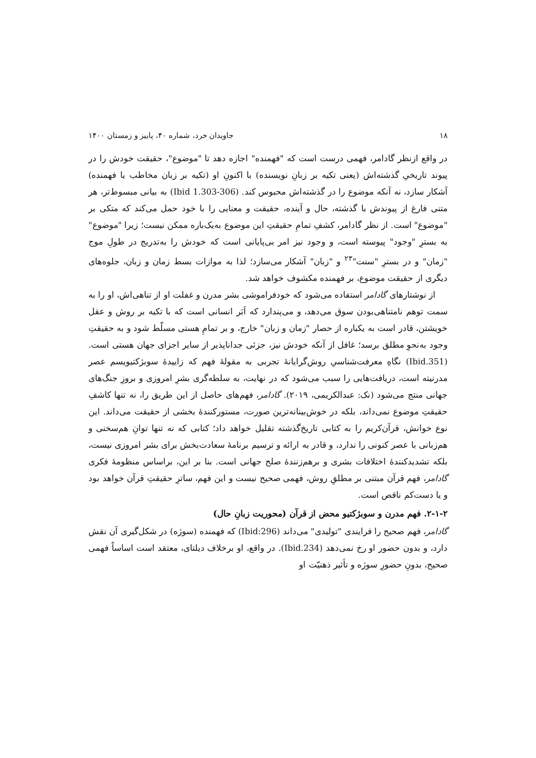۱۸ جاویدان خرد، شماره ۴۰، پاییز و زمستان ۱۴۰۰
در واقع ازنظر گادامر، فهمی درست است که "فهمنده" اجازه دهد تا "موضوع"، حقیقت خودش را در پیوند تاریخیِ گذشته‌اش (یعنی تکیه بر زبانِ نویسنده) با اکنونِ او (تکیه بر زبان مخاطب یا فهمنده) آشکار سازد، نه آنکه موضوع را در گذشته‌اش محبوس کند. (Ibid 1.303-306) به بیانی مبسوط‌تر، هر متنی فارغ از پیوندش با گذشته، حال و آینده، حقیقت و معنایی را با خود حمل می‌کند که متکی بر "موضوع" است. از نظر گادامر، کشفِ تمامِ حقیقتِ این موضوع به‌یک‌باره ممکن نیست؛ زیرا "موضوع" به بسترِ "وجود" پیوسته است، و وجود نیز امر بی‌پایانی است که خودش را به‌تدریج در طولِ موج "زمان" و در بسترِ "سنت"<sup>۲۳</sup> و "زبان" آشکار می‌سازد؛ لذا به موازات بسط زمان و زبان، جلوه‌های دیگری از حقیقت موضوع، بر فهمنده مکشوف خواهد شد.
از نوشتارهای گادامر استفاده می‌شود که خودفراموشی بشر مدرن و غفلت او از تناهی‌اش، او را به سمت توهم نامتناهی‌بودن سوق می‌دهد، و می‌پندارد که اَبَر انسانی است که با تکیه بر روش و عقل خویشتن، قادر است به یکباره از حصار "زمان و زبان" خارج، و بر تمامِ هستی مسلّط شود و به حقیقتِ وجود به‌نحوِ مطلق برسد؛ غافل از آنکه خودش نیز، جزئی جداناپذیر از سایر اجزای جهان هستی است. (Ibid.351) نگاهِ معرفت‌شناسیِ روش‌گرایانهٔ تجربی به مقولهٔ فهم که زاییدهٔ سوبژکتیویسم عصر مدرنیته است، دریافت‌هایی را سبب می‌شود که در نهایت، به سلطه‌گری بشرِ امروزی و بروزِ جنگ‌های جهانی منتج می‌شود (نک: عبدالکریمی، ۲۰۱۹). گادامر، فهم‌های حاصل از این طریق را، نه تنها کاشفِ حقیقتِ موضوع نمی‌داند، بلکه در خوش‌بینانه‌ترین صورت، مستورکنندهٔ بخشی از حقیقت می‌داند. این نوع خوانش، قرآن‌کریم را به کتابی تاریخ‌گذشته تقلیل خواهد داد؛ کتابی که نه تنها توانِ هم‌سخنی و هم‌زبانی با عصر کنونی را ندارد، و قادر به ارائه و ترسیم برنامهٔ سعادت‌بخش برای بشر امروزی نیست، بلکه تشدیدکنندهٔ اختلافات بشری و برهم‌زنندهٔ صلح جهانی است. بنا بر این، براساس منظومهٔ فکری گادامر، فهم قرآن مبتنی بر مطلقِ روش، فهمی صحیح نیست و این فهم، ساترِ حقیقتِ قرآن خواهد بود و یا دست‌کم ناقص است.
۲-۱-۲. فهم مدرن و سوبژکتیو محض از قرآن (محوریت زبانِ حال)
گادامر، فهم صحیح را فرایندی "تولیدی" می‌داند (Ibid:296) که فهمنده (سوژه) در شکل‌گیری آن نقش دارد، و بدون حضور او رخ نمی‌دهد (Ibid.234). در واقع، او برخلاف دیلتای، معتقد است اساساً فهمی صحیح، بدونِ حضورِ سوژه و تأثیر ذهنیّت او